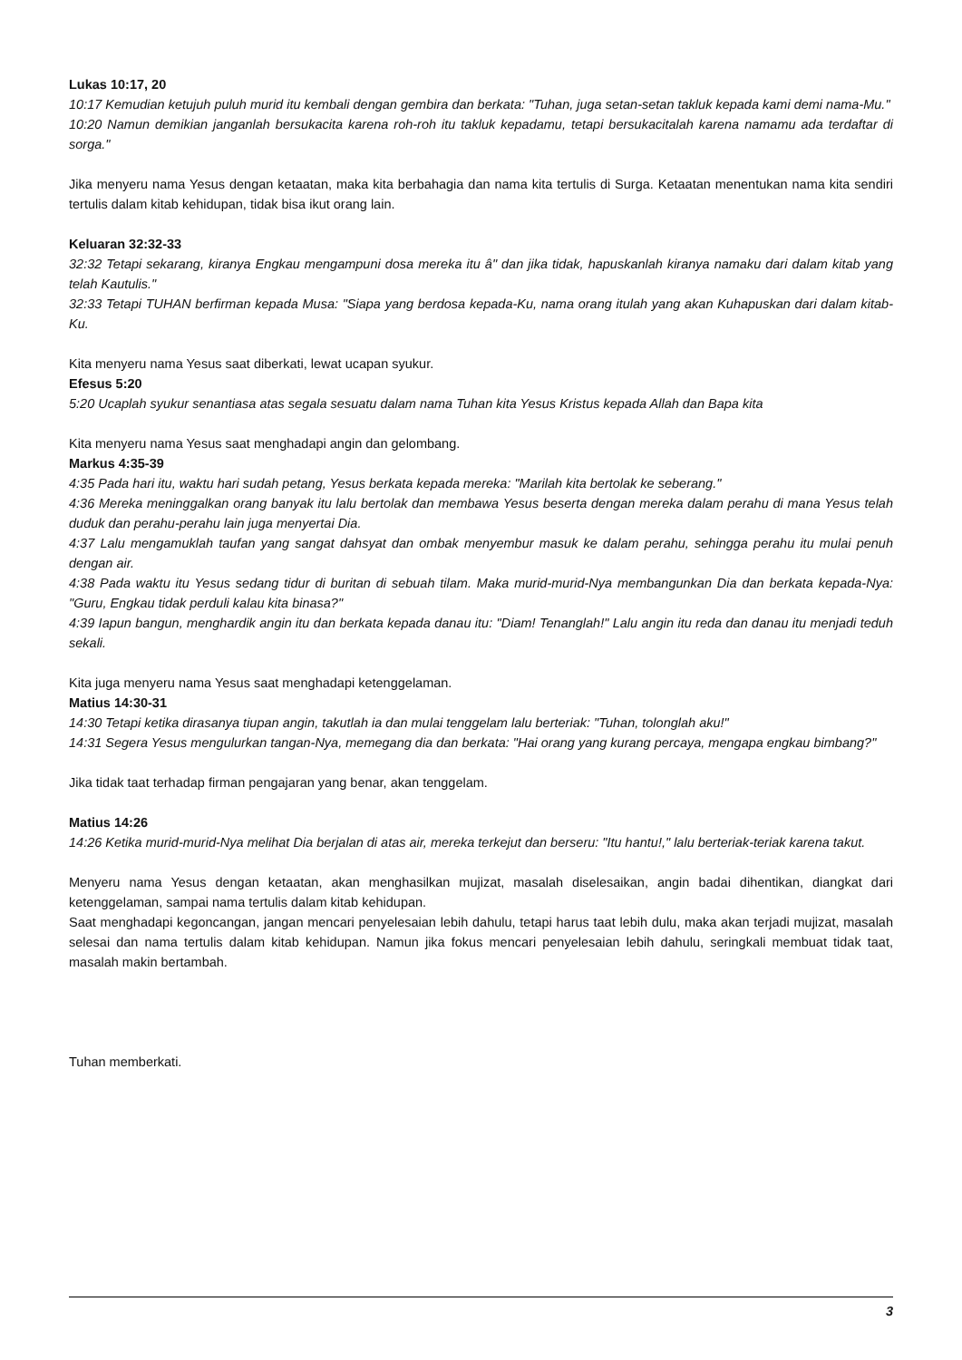Lukas 10:17, 20
10:17 Kemudian ketujuh puluh murid itu kembali dengan gembira dan berkata: "Tuhan, juga setan-setan takluk kepada kami demi nama-Mu."
10:20 Namun demikian janganlah bersukacita karena roh-roh itu takluk kepadamu, tetapi bersukacitalah karena namamu ada terdaftar di sorga."
Jika menyeru nama Yesus dengan ketaatan, maka kita berbahagia dan nama kita tertulis di Surga. Ketaatan menentukan nama kita sendiri tertulis dalam kitab kehidupan, tidak bisa ikut orang lain.
Keluaran 32:32-33
32:32 Tetapi sekarang, kiranya Engkau mengampuni dosa mereka itu â" dan jika tidak, hapuskanlah kiranya namaku dari dalam kitab yang telah Kautulis."
32:33 Tetapi TUHAN berfirman kepada Musa: "Siapa yang berdosa kepada-Ku, nama orang itulah yang akan Kuhapuskan dari dalam kitab-Ku.
Kita menyeru nama Yesus saat diberkati, lewat ucapan syukur.
Efesus 5:20
5:20 Ucaplah syukur senantiasa atas segala sesuatu dalam nama Tuhan kita Yesus Kristus kepada Allah dan Bapa kita
Kita menyeru nama Yesus saat menghadapi angin dan gelombang.
Markus 4:35-39
4:35 Pada hari itu, waktu hari sudah petang, Yesus berkata kepada mereka: "Marilah kita bertolak ke seberang."
4:36 Mereka meninggalkan orang banyak itu lalu bertolak dan membawa Yesus beserta dengan mereka dalam perahu di mana Yesus telah duduk dan perahu-perahu lain juga menyertai Dia.
4:37 Lalu mengamuklah taufan yang sangat dahsyat dan ombak menyembur masuk ke dalam perahu, sehingga perahu itu mulai penuh dengan air.
4:38 Pada waktu itu Yesus sedang tidur di buritan di sebuah tilam. Maka murid-murid-Nya membangunkan Dia dan berkata kepada-Nya: "Guru, Engkau tidak perduli kalau kita binasa?"
4:39 Iapun bangun, menghardik angin itu dan berkata kepada danau itu: "Diam! Tenanglah!" Lalu angin itu reda dan danau itu menjadi teduh sekali.
Kita juga menyeru nama Yesus saat menghadapi ketenggelaman.
Matius 14:30-31
14:30 Tetapi ketika dirasanya tiupan angin, takutlah ia dan mulai tenggelam lalu berteriak: "Tuhan, tolonglah aku!"
14:31 Segera Yesus mengulurkan tangan-Nya, memegang dia dan berkata: "Hai orang yang kurang percaya, mengapa engkau bimbang?"
Jika tidak taat terhadap firman pengajaran yang benar, akan tenggelam.
Matius 14:26
14:26 Ketika murid-murid-Nya melihat Dia berjalan di atas air, mereka terkejut dan berseru: "Itu hantu!," lalu berteriak-teriak karena takut.
Menyeru nama Yesus dengan ketaatan, akan menghasilkan mujizat, masalah diselesaikan, angin badai dihentikan, diangkat dari ketenggelaman, sampai nama tertulis dalam kitab kehidupan.
Saat menghadapi kegoncangan, jangan mencari penyelesaian lebih dahulu, tetapi harus taat lebih dulu, maka akan terjadi mujizat, masalah selesai dan nama tertulis dalam kitab kehidupan. Namun jika fokus mencari penyelesaian lebih dahulu, seringkali membuat tidak taat, masalah makin bertambah.
Tuhan memberkati.
3